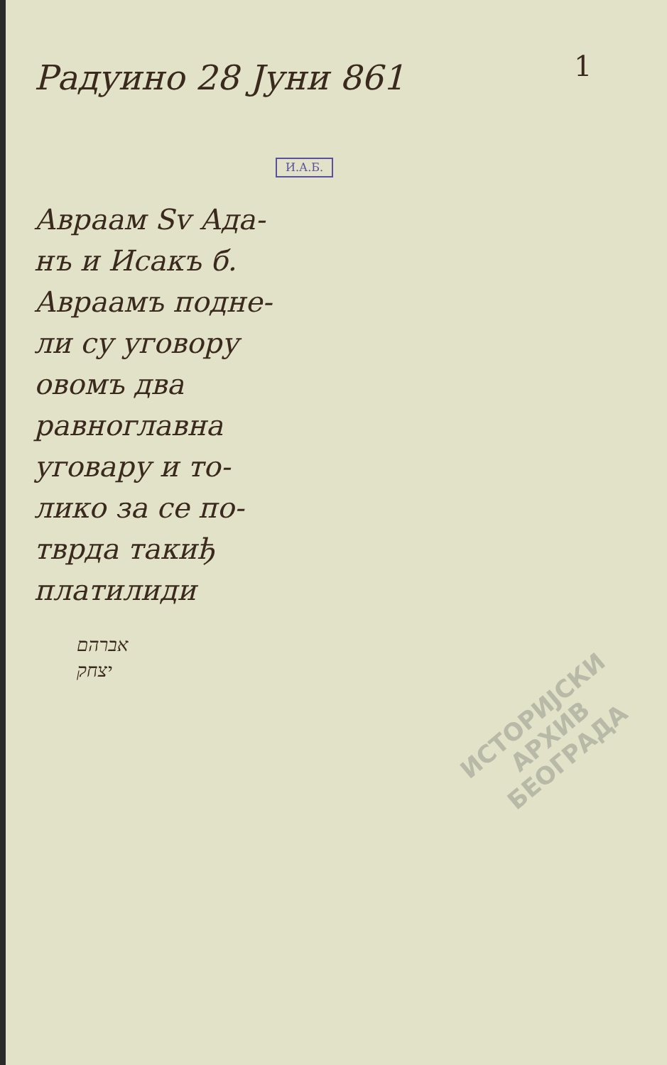1
Радуино 28 Јуни 861
И.А.Б.
Авраам Sv Ада-
нъ и Исакъ б.
Авраамъ подне-
ли су уговору
овомъ два
равноглавна
уговару и то-
лико за се по-
тврда такиђ
платилиди
אברהם
יצחק
ИСТОРИЈСКИ
АРХИВ
БЕОГРАДА